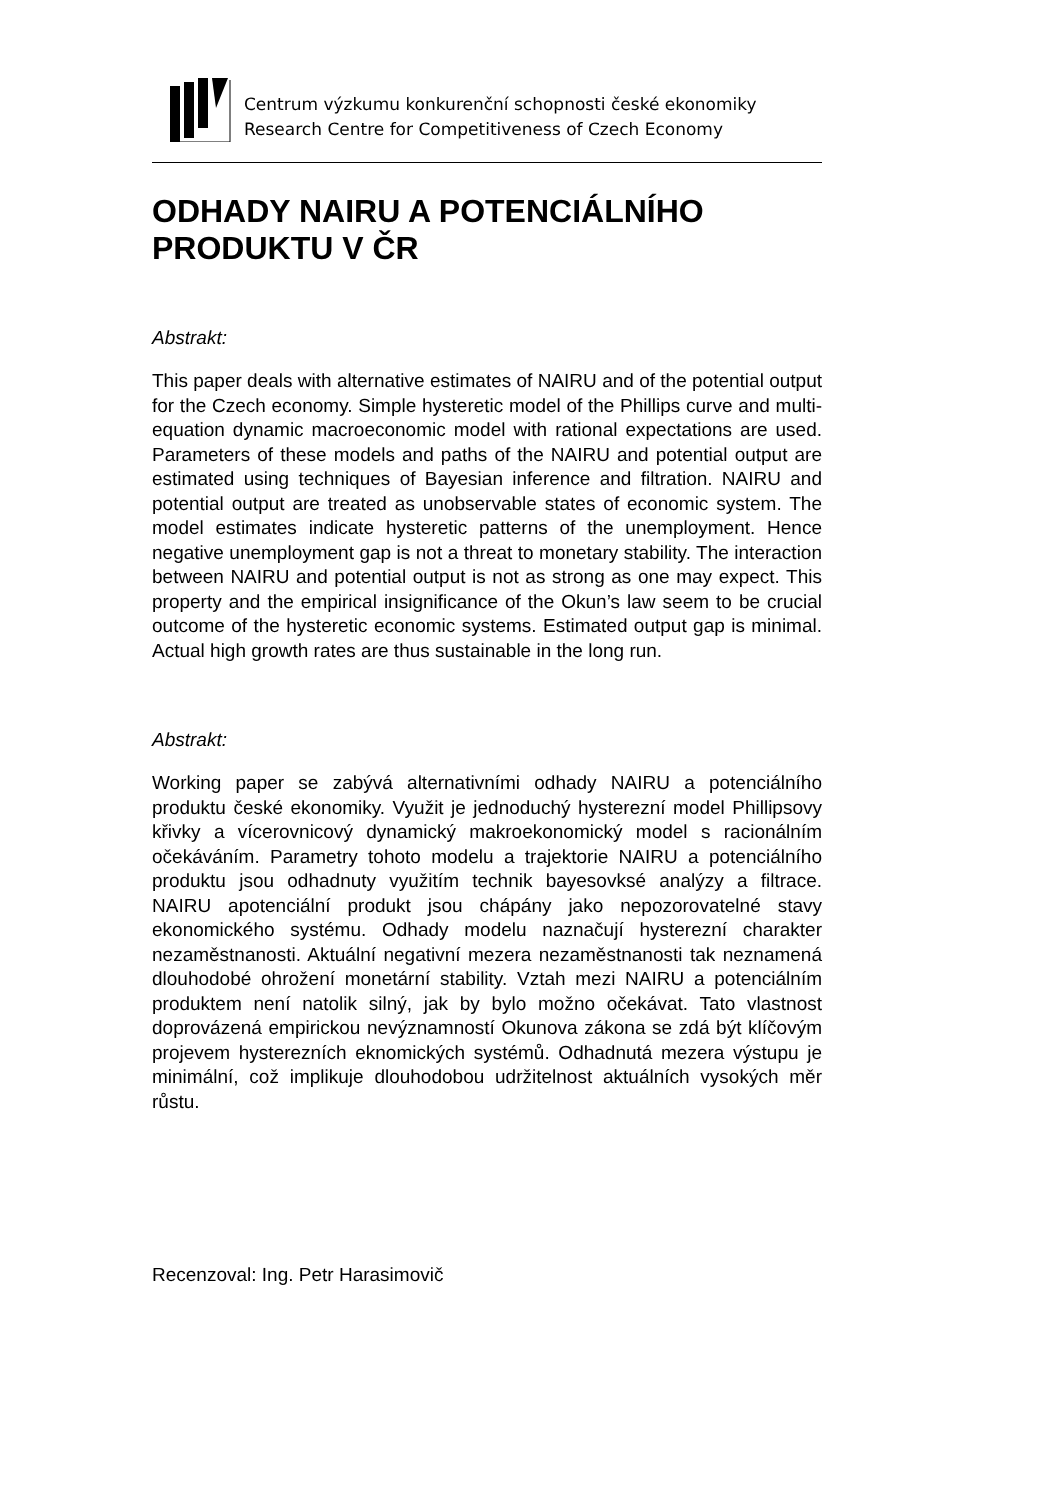Centrum výzkumu konkurenční schopnosti české ekonomiky
Research Centre for Competitiveness of Czech Economy
ODHADY NAIRU A POTENCIÁLNÍHO PRODUKTU V ČR
Abstrakt:
This paper deals with alternative estimates of NAIRU and of the potential output for the Czech economy. Simple hysteretic model of the Phillips curve and multi-equation dynamic macroeconomic model with rational expectations are used. Parameters of these models and paths of the NAIRU and potential output are estimated using techniques of Bayesian inference and filtration. NAIRU and potential output are treated as unobservable states of economic system. The model estimates indicate hysteretic patterns of the unemployment. Hence negative unemployment gap is not a threat to monetary stability. The interaction between NAIRU and potential output is not as strong as one may expect. This property and the empirical insignificance of the Okun’s law seem to be crucial outcome of the hysteretic economic systems. Estimated output gap is minimal. Actual high growth rates are thus sustainable in the long run.
Abstrakt:
Working paper se zabývá alternativními odhady NAIRU a potenciálního produktu české ekonomiky. Využit je jednoduchý hysterezní model Phillipsovy křivky a vícerovnicový dynamický makroekonomický model s racionálním očekáváním. Parametry tohoto modelu a trajektorie NAIRU a potenciálního produktu jsou odhadnuty využitím technik bayesovksé analýzy a filtrace. NAIRU apotenciální produkt jsou chápány jako nepozorovatelné stavy ekonomického systému. Odhady modelu naznačují hysterezní charakter nezaměstnanosti. Aktuální negativní mezera nezaměstnanosti tak neznamená dlouhodobé ohrožení monetární stability. Vztah mezi NAIRU a potenciálním produktem není natolik silný, jak by bylo možno očekávat. Tato vlastnost doprovázená empirickou nevýznamností Okunova zákona se zdá být klíčovým projevem hysterezních eknomických systémů. Odhadnutá mezera výstupu je minimální, což implikuje dlouhodobou udržitelnost aktuálních vysokých měr růstu.
Recenzoval: Ing. Petr Harasimovič